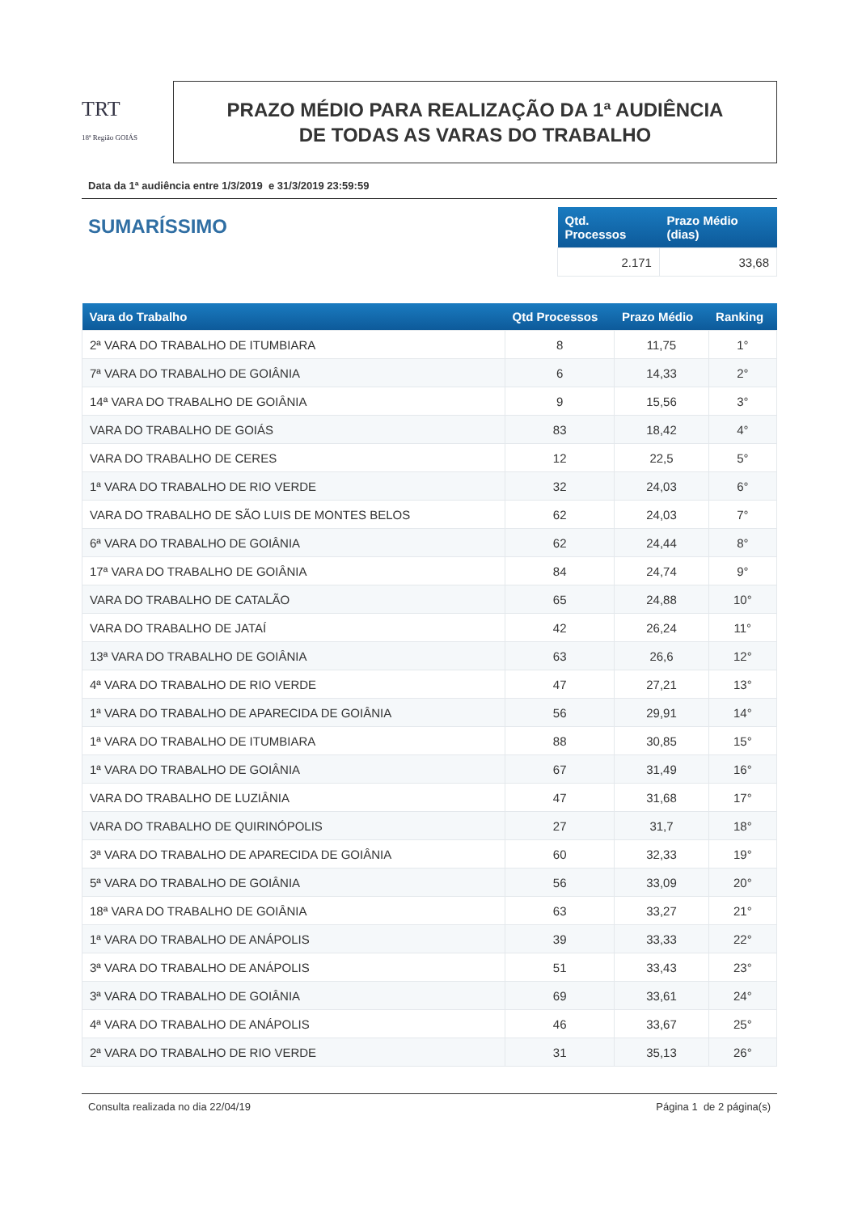TRT
18ª Região GOIÁS
PRAZO MÉDIO PARA REALIZAÇÃO DA 1ª AUDIÊNCIA
DE TODAS AS VARAS DO TRABALHO
Data da 1ª audiência entre 1/3/2019 e 31/3/2019 23:59:59
SUMARÍSSIMO
| Qtd. Processos | Prazo Médio (dias) |
| --- | --- |
| 2.171 | 33,68 |
| Vara do Trabalho | Qtd Processos | Prazo Médio | Ranking |
| --- | --- | --- | --- |
| 2ª VARA DO TRABALHO DE ITUMBIARA | 8 | 11,75 | 1° |
| 7ª VARA DO TRABALHO DE GOIÂNIA | 6 | 14,33 | 2° |
| 14ª VARA DO TRABALHO DE GOIÂNIA | 9 | 15,56 | 3° |
| VARA DO TRABALHO DE GOIÁS | 83 | 18,42 | 4° |
| VARA DO TRABALHO DE CERES | 12 | 22,5 | 5° |
| 1ª VARA DO TRABALHO DE RIO VERDE | 32 | 24,03 | 6° |
| VARA DO TRABALHO DE SÃO LUIS DE MONTES BELOS | 62 | 24,03 | 7° |
| 6ª VARA DO TRABALHO DE GOIÂNIA | 62 | 24,44 | 8° |
| 17ª VARA DO TRABALHO DE GOIÂNIA | 84 | 24,74 | 9° |
| VARA DO TRABALHO DE CATALÃO | 65 | 24,88 | 10° |
| VARA DO TRABALHO DE JATAÍ | 42 | 26,24 | 11° |
| 13ª VARA DO TRABALHO DE GOIÂNIA | 63 | 26,6 | 12° |
| 4ª VARA DO TRABALHO DE RIO VERDE | 47 | 27,21 | 13° |
| 1ª VARA DO TRABALHO DE APARECIDA DE GOIÂNIA | 56 | 29,91 | 14° |
| 1ª VARA DO TRABALHO DE ITUMBIARA | 88 | 30,85 | 15° |
| 1ª VARA DO TRABALHO DE GOIÂNIA | 67 | 31,49 | 16° |
| VARA DO TRABALHO DE LUZIÂNIA | 47 | 31,68 | 17° |
| VARA DO TRABALHO DE QUIRINÓPOLIS | 27 | 31,7 | 18° |
| 3ª VARA DO TRABALHO DE APARECIDA DE GOIÂNIA | 60 | 32,33 | 19° |
| 5ª VARA DO TRABALHO DE GOIÂNIA | 56 | 33,09 | 20° |
| 18ª VARA DO TRABALHO DE GOIÂNIA | 63 | 33,27 | 21° |
| 1ª VARA DO TRABALHO DE ANÁPOLIS | 39 | 33,33 | 22° |
| 3ª VARA DO TRABALHO DE ANÁPOLIS | 51 | 33,43 | 23° |
| 3ª VARA DO TRABALHO DE GOIÂNIA | 69 | 33,61 | 24° |
| 4ª VARA DO TRABALHO DE ANÁPOLIS | 46 | 33,67 | 25° |
| 2ª VARA DO TRABALHO DE RIO VERDE | 31 | 35,13 | 26° |
Consulta realizada no dia 22/04/19 Página 1 de 2 página(s)